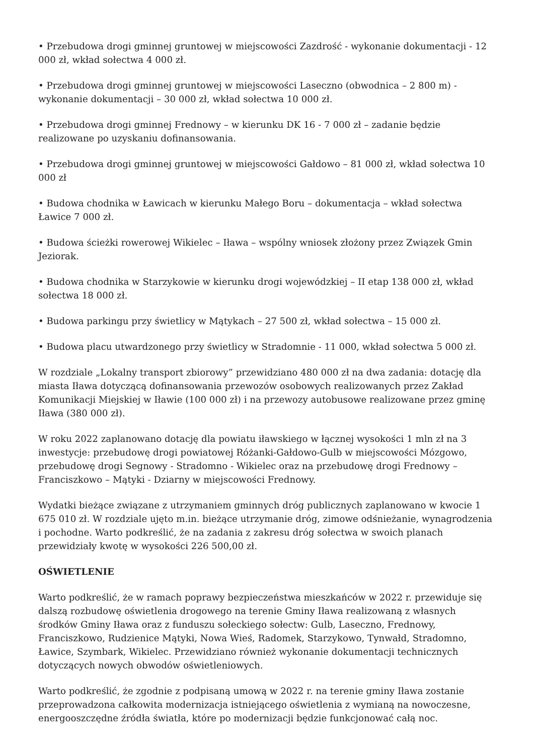• Przebudowa drogi gminnej gruntowej w miejscowości Zazdrość - wykonanie dokumentacji - 12 000 zł, wkład sołectwa 4 000 zł.
• Przebudowa drogi gminnej gruntowej w miejscowości Laseczno (obwodnica – 2 800 m) - wykonanie dokumentacji – 30 000 zł, wkład sołectwa 10 000 zł.
• Przebudowa drogi gminnej Frednowy – w kierunku DK 16 - 7 000 zł – zadanie będzie realizowane po uzyskaniu dofinansowania.
• Przebudowa drogi gminnej gruntowej w miejscowości Gałdowo – 81 000 zł, wkład sołectwa 10 000 zł
• Budowa chodnika w Ławicach w kierunku Małego Boru – dokumentacja – wkład sołectwa Ławice 7 000 zł.
• Budowa ścieżki rowerowej Wikielec – Iława – wspólny wniosek złożony przez Związek Gmin Jeziorak.
• Budowa chodnika w Starzykowie w kierunku drogi wojewódzkiej – II etap 138 000 zł, wkład sołectwa 18 000 zł.
• Budowa parkingu przy świetlicy w Mątykach – 27 500 zł, wkład sołectwa – 15 000 zł.
• Budowa placu utwardzonego przy świetlicy w Stradomnie - 11 000, wkład sołectwa 5 000 zł.
W rozdziale „Lokalny transport zbiorowy” przewidziano 480 000 zł na dwa zadania: dotację dla miasta Iława dotyczącą dofinansowania przewozów osobowych realizowanych przez Zakład Komunikacji Miejskiej w Iławie (100 000 zł) i na przewozy autobusowe realizowane przez gminę Iława (380 000 zł).
W roku 2022 zaplanowano dotację dla powiatu iławskiego w łącznej wysokości 1 mln zł na 3 inwestycje: przebudowę drogi powiatowej Różanki-Gałdowo-Gulb w miejscowości Mózgowo, przebudowę drogi Segnowy - Stradomno - Wikielec oraz na przebudowę drogi Frednowy –Franciszkowo – Mątyki - Dziarny w miejscowości Frednowy.
Wydatki bieżące związane z utrzymaniem gminnych dróg publicznych zaplanowano w kwocie 1 675 010 zł. W rozdziale ujęto m.in. bieżące utrzymanie dróg, zimowe odśnieżanie, wynagrodzenia i pochodne. Warto podkreślić, że na zadania z zakresu dróg sołectwa w swoich planach przewidziały kwotę w wysokości 226 500,00 zł.
OŚWIETLENIE
Warto podkreślić, że w ramach poprawy bezpieczeństwa mieszkańców w 2022 r. przewiduje się dalszą rozbudowę oświetlenia drogowego na terenie Gminy Iława realizowaną z własnych środków Gminy Iława oraz z funduszu sołeckiego sołectw: Gulb, Laseczno, Frednowy, Franciszkowo, Rudzienice Mątyki, Nowa Wieś, Radomek, Starzykowo, Tynwałd, Stradomno, Ławice, Szymbark, Wikielec. Przewidziano również wykonanie dokumentacji technicznych dotyczących nowych obwodów oświetleniowych.
Warto podkreślić, że zgodnie z podpisaną umową w 2022 r. na terenie gminy Iława zostanie przeprowadzona całkowita modernizacja istniejącego oświetlenia z wymianą na nowoczesne, energooszczędne źródła światła, które po modernizacji będzie funkcjonować całą noc.